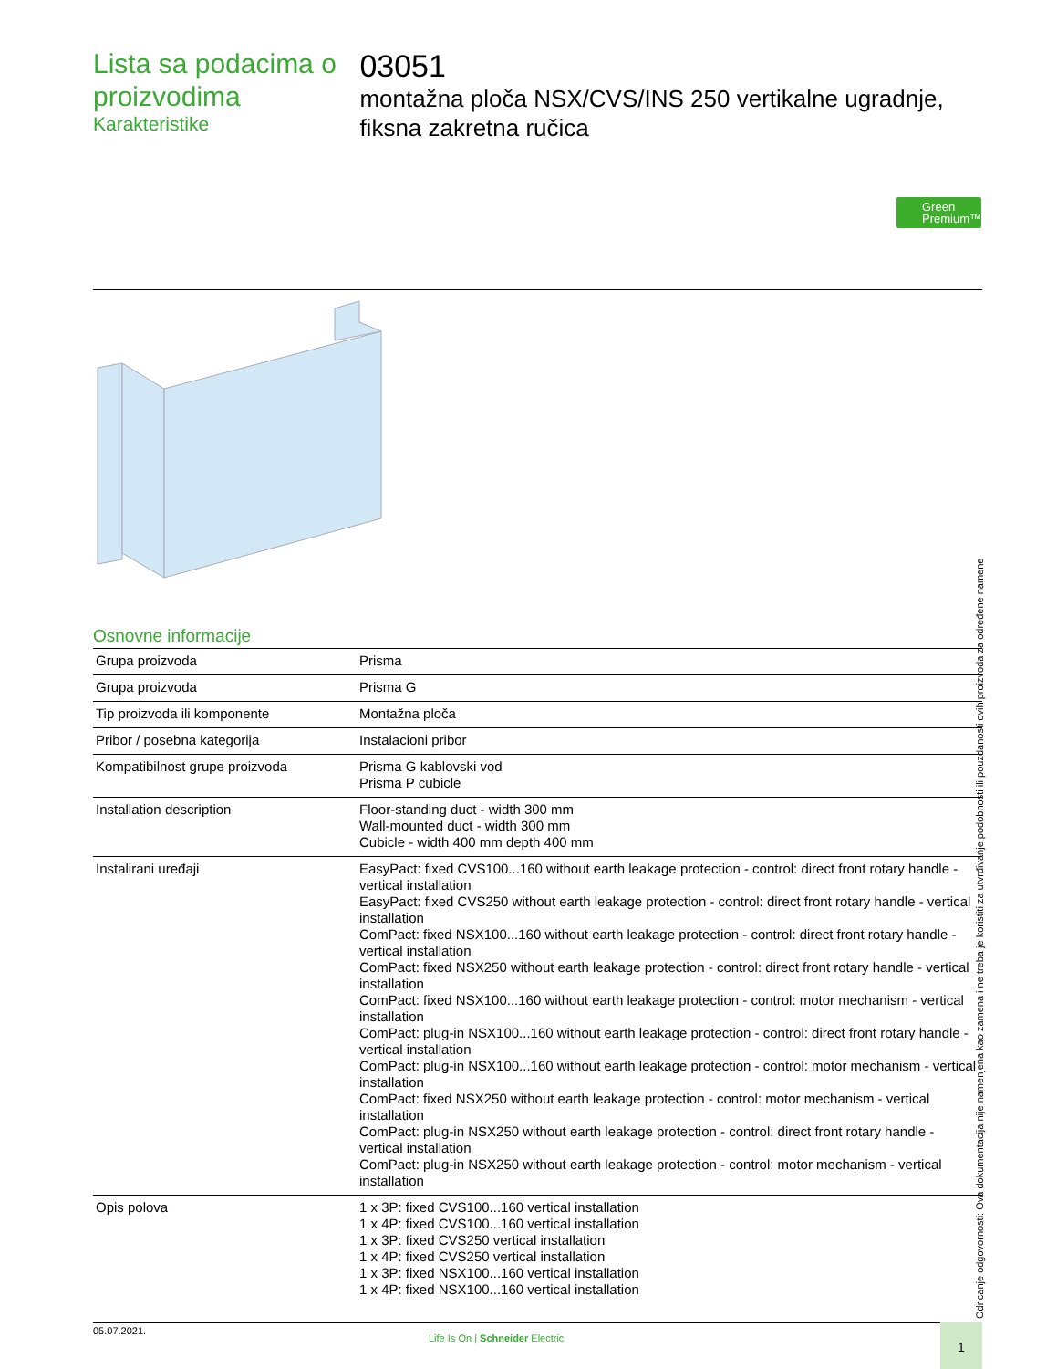Lista sa podacima o proizvodima
Karakteristike
03051
montažna ploča NSX/CVS/INS 250 vertikalne ugradnje, fiksna zakretna ručica
Green
Premium™
Osnovne informacije
| Grupa proizvoda | Prisma |
| Grupa proizvoda | Prisma G |
| Tip proizvoda ili komponente | Montažna ploča |
| Pribor / posebna kategorija | Instalacioni pribor |
| Kompatibilnost grupe proizvoda | Prisma G kablovski vod Prisma P cubicle |
| Installation description | Floor-standing duct - width 300 mm Wall-mounted duct - width 300 mm Cubicle - width 400 mm depth 400 mm |
| Instalirani uređaji | EasyPact: fixed CVS100...160 without earth leakage protection - control: direct front rotary handle - vertical installation EasyPact: fixed CVS250 without earth leakage protection - control: direct front rotary handle - vertical installation ComPact: fixed NSX100...160 without earth leakage protection - control: direct front rotary handle - vertical installation ComPact: fixed NSX250 without earth leakage protection - control: direct front rotary handle - vertical installation ComPact: fixed NSX100...160 without earth leakage protection - control: motor mechanism - vertical installation ComPact: plug-in NSX100...160 without earth leakage protection - control: direct front rotary handle - vertical installation ComPact: plug-in NSX100...160 without earth leakage protection - control: motor mechanism - vertical installation ComPact: fixed NSX250 without earth leakage protection - control: motor mechanism - vertical installation ComPact: plug-in NSX250 without earth leakage protection - control: direct front rotary handle - vertical installation ComPact: plug-in NSX250 without earth leakage protection - control: motor mechanism - vertical installation |
| Opis polova | 1 x 3P: fixed CVS100...160 vertical installation 1 x 4P: fixed CVS100...160 vertical installation 1 x 3P: fixed CVS250 vertical installation 1 x 4P: fixed CVS250 vertical installation 1 x 3P: fixed NSX100...160 vertical installation 1 x 4P: fixed NSX100...160 vertical installation |
Odricanje odgovornosti: Ova dokumentacija nije namenjena kao zamena i ne treba je koristiti za utvrđivanje podobnosti ili pouzdanosti ovih proizvoda za određene namene
05.07.2021.
Life Is On | Schneider Electric
1